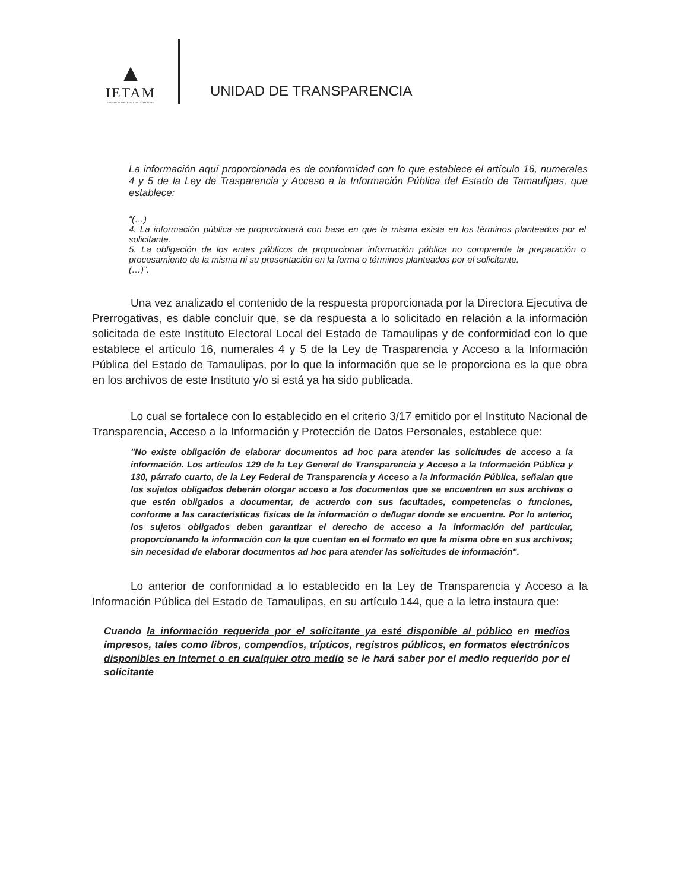▲
IETAM
INSTITUTO ELECTORAL DE TAMAULIPAS
UNIDAD DE TRANSPARENCIA
La información aquí proporcionada es de conformidad con lo que establece el artículo 16, numerales 4 y 5 de la Ley de Trasparencia y Acceso a la Información Pública del Estado de Tamaulipas, que establece:
“(…)
4. La información pública se proporcionará con base en que la misma exista en los términos planteados por el solicitante.
5. La obligación de los entes públicos de proporcionar información pública no comprende la preparación o procesamiento de la misma ni su presentación en la forma o términos planteados por el solicitante.
(…)”.
Una vez analizado el contenido de la respuesta proporcionada por la Directora Ejecutiva de Prerrogativas, es dable concluir que, se da respuesta a lo solicitado en relación a la información solicitada de este Instituto Electoral Local del Estado de Tamaulipas y de conformidad con lo que establece el artículo 16, numerales 4 y 5 de la Ley de Trasparencia y Acceso a la Información Pública del Estado de Tamaulipas, por lo que la información que se le proporciona es la que obra en los archivos de este Instituto y/o si está ya ha sido publicada.
Lo cual se fortalece con lo establecido en el criterio 3/17 emitido por el Instituto Nacional de Transparencia, Acceso a la Información y Protección de Datos Personales, establece que:
"No existe obligación de elaborar documentos ad hoc para atender las solicitudes de acceso a la información. Los artículos 129 de la Ley General de Transparencia y Acceso a la Información Pública y 130, párrafo cuarto, de la Ley Federal de Transparencia y Acceso a la Información Pública, señalan que los sujetos obligados deberán otorgar acceso a los documentos que se encuentren en sus archivos o que estén obligados a documentar, de acuerdo con sus facultades, competencias o funciones, conforme a las características físicas de la información o de/lugar donde se encuentre. Por lo anterior, los sujetos obligados deben garantizar el derecho de acceso a la información del particular, proporcionando la información con la que cuentan en el formato en que la misma obre en sus archivos; sin necesidad de elaborar documentos ad hoc para atender las solicitudes de información".
Lo anterior de conformidad a lo establecido en la Ley de Transparencia y Acceso a la Información Pública del Estado de Tamaulipas, en su artículo 144, que a la letra instaura que:
Cuando la información requerida por el solicitante ya esté disponible al público en medios impresos, tales como libros, compendios, trípticos, registros públicos, en formatos electrónicos disponibles en Internet o en cualquier otro medio se le hará saber por el medio requerido por el solicitante